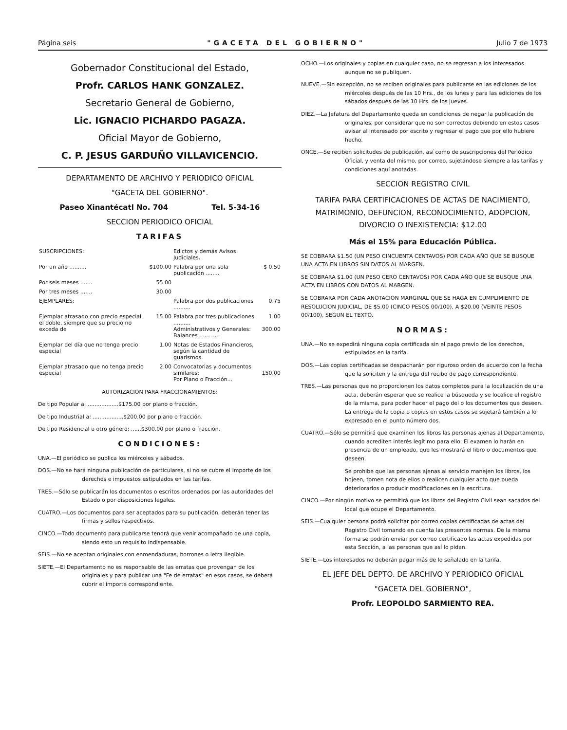Página seis "GACETA DEL GOBIERNO" Julio 7 de 1973
Gobernador Constitucional del Estado,
Profr. CARLOS HANK GONZALEZ.
Secretario General de Gobierno,
Lic. IGNACIO PICHARDO PAGAZA.
Oficial Mayor de Gobierno,
C. P. JESUS GARDUÑO VILLAVICENCIO.
DEPARTAMENTO DE ARCHIVO Y PERIODICO OFICIAL
"GACETA DEL GOBIERNO".
Paseo Xinantécatl No. 704 Tel. 5-34-16
SECCION PERIODICO OFICIAL
TARIFAS
| SUSCRIPCIONES: | | Edictos y demás Avisos Judiciales. | |
| Por un año .......... | $100.00 | Palabra por una sola publicación ........ | $ 0.50 |
| Por seis meses ....... | 55.00 | | |
| Por tres meses ....... | 30.00 | | |
| EJEMPLARES: | | Palabra por dos publicaciones .......... | 0.75 |
| Ejemplar atrasado con precio especial el doble, siempre que su precio no exceda de | 15.00 | Palabra por tres publicaciones .......... Administrativos y Generales: Balances ............ | 1.00 300.00 |
| Ejemplar del día que no tenga precio especial | 1.00 | Notas de Estados Financieros, según la cantidad de guarismos. | |
| Ejemplar atrasado que no tenga precio especial | 2.00 | Convocatorias y documentos similares: Por Plano o Fracción... | 150.00 |
AUTORIZACION PARA FRACCIONAMIENTOS:
De tipo Popular a: ..................$175.00 por plano o fracción.
De tipo Industrial a: ..................$200.00 por plano o fracción.
De tipo Residencial u otro género: ......$300.00 por plano o fracción.
CONDICIONES:
UNA.—El periódico se publica los miércoles y sábados.
DOS.—No se hará ninguna publicación de particulares, si no se cubre el importe de los derechos e impuestos estipulados en las tarifas.
TRES.—Sólo se publicarán los documentos o escritos ordenados por las autoridades del Estado o por disposiciones legales.
CUATRO.—Los documentos para ser aceptados para su publicación, deberán tener las firmas y sellos respectivos.
CINCO.—Todo documento para publicarse tendrá que venir acompañado de una copia, siendo esto un requisito indispensable.
SEIS.—No se aceptan originales con enmendaduras, borrones o letra ilegible.
SIETE.—El Departamento no es responsable de las erratas que provengan de los originales y para publicar una "Fe de erratas" en esos casos, se deberá cubrir el importe correspondiente.
OCHO.—Los originales y copias en cualquier caso, no se regresan a los interesados aunque no se publiquen.
NUEVE.—Sin excepción, no se reciben originales para publicarse en las ediciones de los miércoles después de las 10 Hrs., de los lunes y para las ediciones de los sábados después de las 10 Hrs. de los jueves.
DIEZ.—La Jefatura del Departamento queda en condiciones de negar la publicación de originales, por considerar que no son correctos debiendo en estos casos avisar al interesado por escrito y regresar el pago que por ello hubiere hecho.
ONCE.—Se reciben solicitudes de publicación, así como de suscripciones del Periódico Oficial, y venta del mismo, por correo, sujetándose siempre a las tarifas y condiciones aquí anotadas.
SECCION REGISTRO CIVIL
TARIFA PARA CERTIFICACIONES DE ACTAS DE NACIMIENTO, MATRIMONIO, DEFUNCION, RECONOCIMIENTO, ADOPCION, DIVORCIO O INEXISTENCIA: $12.00
Más el 15% para Educación Pública.
SE COBRARA $1.50 (UN PESO CINCUENTA CENTAVOS) POR CADA AÑO QUE SE BUSQUE UNA ACTA EN LIBROS SIN DATOS AL MARGEN.
SE COBRARA $1.00 (UN PESO CERO CENTAVOS) POR CADA AÑO QUE SE BUSQUE UNA ACTA EN LIBROS CON DATOS AL MARGEN.
SE COBRARA POR CADA ANOTACION MARGINAL QUE SE HAGA EN CUMPLIMIENTO DE RESOLUCION JUDICIAL, DE $5.00 (CINCO PESOS 00/100), A $20.00 (VEINTE PESOS 00/100), SEGUN EL TEXTO.
NORMAS:
UNA.—No se expedirá ninguna copia certificada sin el pago previo de los derechos, estipulados en la tarifa.
DOS.—Las copias certificadas se despacharán por riguroso orden de acuerdo con la fecha que la soliciten y la entrega del recibo de pago correspondiente.
TRES.—Las personas que no proporcionen los datos completos para la localización de una acta, deberán esperar que se realice la búsqueda y se localice el registro de la misma, para poder hacer el pago del o los documentos que deseen. La entrega de la copia o copias en estos casos se sujetará también a lo expresado en el punto número dos.
CUATRO.—Sólo se permitirá que examinen los libros las personas ajenas al Departamento, cuando acrediten interés legítimo para ello. El examen lo harán en presencia de un empleado, que les mostrará el libro o documentos que deseen.
Se prohibe que las personas ajenas al servicio manejen los libros, los hojeen, tomen nota de ellos o realicen cualquier acto que pueda deteriorarlos o producir modificaciones en la escritura.
CINCO.—Por ningún motivo se permitirá que los libros del Registro Civil sean sacados del local que ocupe el Departamento.
SEIS.—Cualquier persona podrá solicitar por correo copias certificadas de actas del Registro Civil tomando en cuenta las presentes normas. De la misma forma se podrán enviar por correo certificado las actas expedidas por esta Sección, a las personas que así lo pidan.
SIETE.—Los interesados no deberán pagar más de lo señalado en la tarifa.
EL JEFE DEL DEPTO. DE ARCHIVO Y PERIODICO OFICIAL
"GACETA DEL GOBIERNO",
Profr. LEOPOLDO SARMIENTO REA.